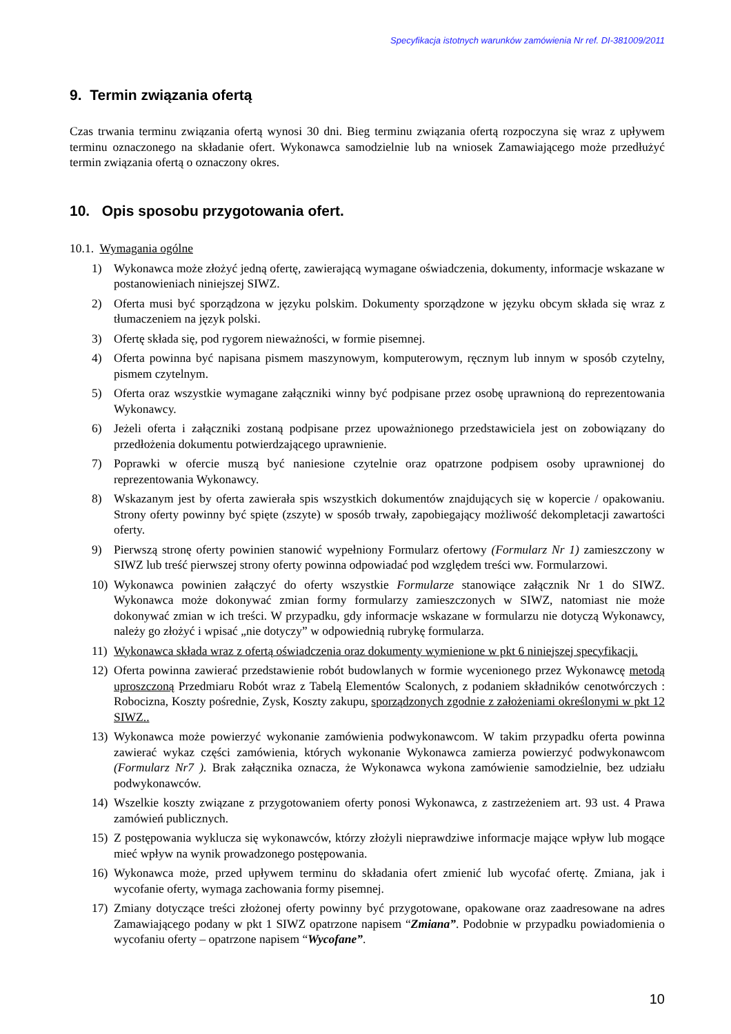Specyfikacja istotnych warunków zamówienia Nr ref. DI-381009/2011
9. Termin związania ofertą
Czas trwania terminu związania ofertą wynosi 30 dni. Bieg terminu związania ofertą rozpoczyna się wraz z upływem terminu oznaczonego na składanie ofert. Wykonawca samodzielnie lub na wniosek Zamawiającego może przedłużyć termin związania ofertą o oznaczony okres.
10. Opis sposobu przygotowania ofert.
10.1. Wymagania ogólne
1) Wykonawca może złożyć jedną ofertę, zawierającą wymagane oświadczenia, dokumenty, informacje wskazane w postanowieniach niniejszej SIWZ.
2) Oferta musi być sporządzona w języku polskim. Dokumenty sporządzone w języku obcym składa się wraz z tłumaczeniem na język polski.
3) Ofertę składa się, pod rygorem nieważności, w formie pisemnej.
4) Oferta powinna być napisana pismem maszynowym, komputerowym, ręcznym lub innym w sposób czytelny, pismem czytelnym.
5) Oferta oraz wszystkie wymagane załączniki winny być podpisane przez osobę uprawnioną do reprezentowania Wykonawcy.
6) Jeżeli oferta i załączniki zostaną podpisane przez upoważnionego przedstawiciela jest on zobowiązany do przedłożenia dokumentu potwierdzającego uprawnienie.
7) Poprawki w ofercie muszą być naniesione czytelnie oraz opatrzone podpisem osoby uprawnionej do reprezentowania Wykonawcy.
8) Wskazanym jest by oferta zawierała spis wszystkich dokumentów znajdujących się w kopercie / opakowaniu. Strony oferty powinny być spięte (zszyte) w sposób trwały, zapobiegający możliwość dekompletacji zawartości oferty.
9) Pierwszą stronę oferty powinien stanowić wypełniony Formularz ofertowy (Formularz Nr 1) zamieszczony w SIWZ lub treść pierwszej strony oferty powinna odpowiadać pod względem treści ww. Formularzowi.
10) Wykonawca powinien załączyć do oferty wszystkie Formularze stanowiące załącznik Nr 1 do SIWZ. Wykonawca może dokonywać zmian formy formularzy zamieszczonych w SIWZ, natomiast nie może dokonywać zmian w ich treści. W przypadku, gdy informacje wskazane w formularzu nie dotyczą Wykonawcy, należy go złożyć i wpisać „nie dotyczy” w odpowiednią rubrykę formularza.
11) Wykonawca składa wraz z ofertą oświadczenia oraz dokumenty wymienione w pkt 6 niniejszej specyfikacji.
12) Oferta powinna zawierać przedstawienie robót budowlanych w formie wycenionego przez Wykonawcę metodą uproszczoną Przedmiaru Robót wraz z Tabelą Elementów Scalonych, z podaniem składników cenotwórczych : Robocizna, Koszty pośrednie, Zysk, Koszty zakupu, sporządzonych zgodnie z założeniami określonymi w pkt 12 SIWZ..
13) Wykonawca może powierzyć wykonanie zamówienia podwykonawcom. W takim przypadku oferta powinna zawierać wykaz części zamówienia, których wykonanie Wykonawca zamierza powierzyć podwykonawcom (Formularz Nr7 ). Brak załącznika oznacza, że Wykonawca wykona zamówienie samodzielnie, bez udziału podwykonawców.
14) Wszelkie koszty związane z przygotowaniem oferty ponosi Wykonawca, z zastrzeżeniem art. 93 ust. 4 Prawa zamówień publicznych.
15) Z postępowania wyklucza się wykonawców, którzy złożyli nieprawdziwe informacje mające wpływ lub mogące mieć wpływ na wynik prowadzonego postępowania.
16) Wykonawca może, przed upływem terminu do składania ofert zmienić lub wycofać ofertę. Zmiana, jak i wycofanie oferty, wymaga zachowania formy pisemnej.
17) Zmiany dotyczące treści złożonej oferty powinny być przygotowane, opakowane oraz zaadresowane na adres Zamawiającego podany w pkt 1 SIWZ opatrzone napisem “Zmiana”. Podobnie w przypadku powiadomienia o wycofaniu oferty – opatrzone napisem “Wycofane”.
10